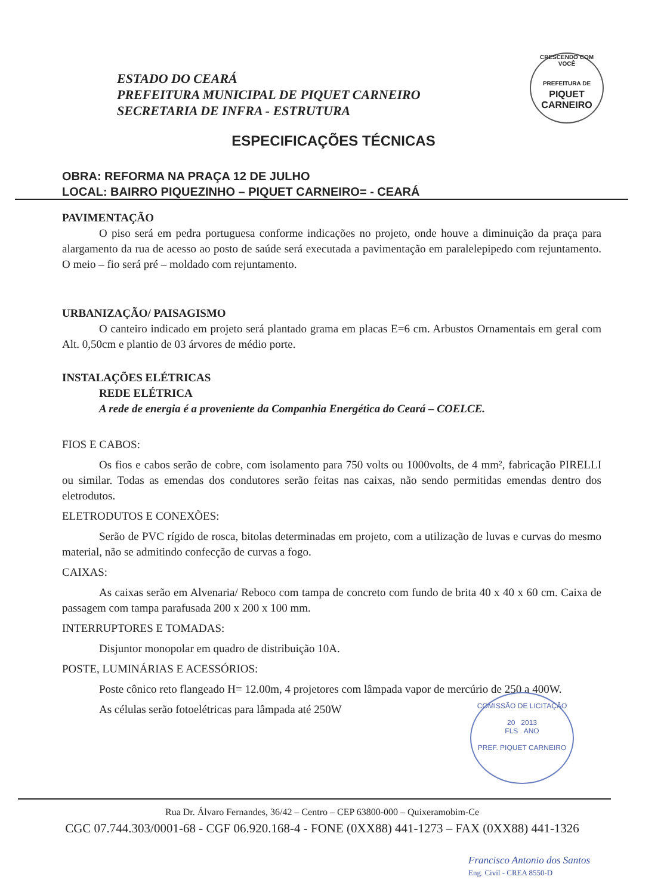ESTADO DO CEARÁ
PREFEITURA MUNICIPAL DE PIQUET CARNEIRO
SECRETARIA DE INFRA - ESTRUTURA
CRESCENDO COM VOCÊ
PREFEITURA DE
PIQUET CARNEIRO
ESPECIFICAÇÕES TÉCNICAS
OBRA: REFORMA NA PRAÇA 12 DE JULHO
LOCAL: BAIRRO PIQUEZINHO – PIQUET CARNEIRO= - CEARÁ
PAVIMENTAÇÃO
O piso será em pedra portuguesa conforme indicações no projeto, onde houve a diminuição da praça para alargamento da rua de acesso ao posto de saúde será executada a pavimentação em paralelepipedo com rejuntamento. O meio – fio será pré – moldado com rejuntamento.
URBANIZAÇÃO/ PAISAGISMO
O canteiro indicado em projeto será plantado grama em placas E=6 cm. Arbustos Ornamentais em geral com Alt. 0,50cm e plantio de 03 árvores de médio porte.
INSTALAÇÕES ELÉTRICAS
REDE ELÉTRICA
A rede de energia é a proveniente da Companhia Energética do Ceará – COELCE.
FIOS E CABOS:
Os fios e cabos serão de cobre, com isolamento para 750 volts ou 1000volts, de 4 mm², fabricação PIRELLI ou similar. Todas as emendas dos condutores serão feitas nas caixas, não sendo permitidas emendas dentro dos eletrodutos.
ELETRODUTOS E CONEXÕES:
Serão de PVC rígido de rosca, bitolas determinadas em projeto, com a utilização de luvas e curvas do mesmo material, não se admitindo confecção de curvas a fogo.
CAIXAS:
As caixas serão em Alvenaria/ Reboco com tampa de concreto com fundo de brita 40 x 40 x 60 cm. Caixa de passagem com tampa parafusada 200 x 200 x 100 mm.
INTERRUPTORES E TOMADAS:
Disjuntor monopolar em quadro de distribuição 10A.
POSTE, LUMINÁRIAS E ACESSÓRIOS:
Poste cônico reto flangeado H= 12.00m, 4 projetores com lâmpada vapor de mercúrio de 250 a 400W.
As células serão fotoelétricas para lâmpada até 250W
COMISSÃO DE LICITAÇÃO
20 2013
FLS ANO
PREF. PIQUET CARNEIRO
Rua Dr. Álvaro Fernandes, 36/42 – Centro – CEP 63800-000 – Quixeramobim-Ce
CGC 07.744.303/0001-68 - CGF 06.920.168-4 - FONE (0XX88) 441-1273 – FAX (0XX88) 441-1326
Francisco Antonio dos Santos
Eng. Civil - CREA 8550-D